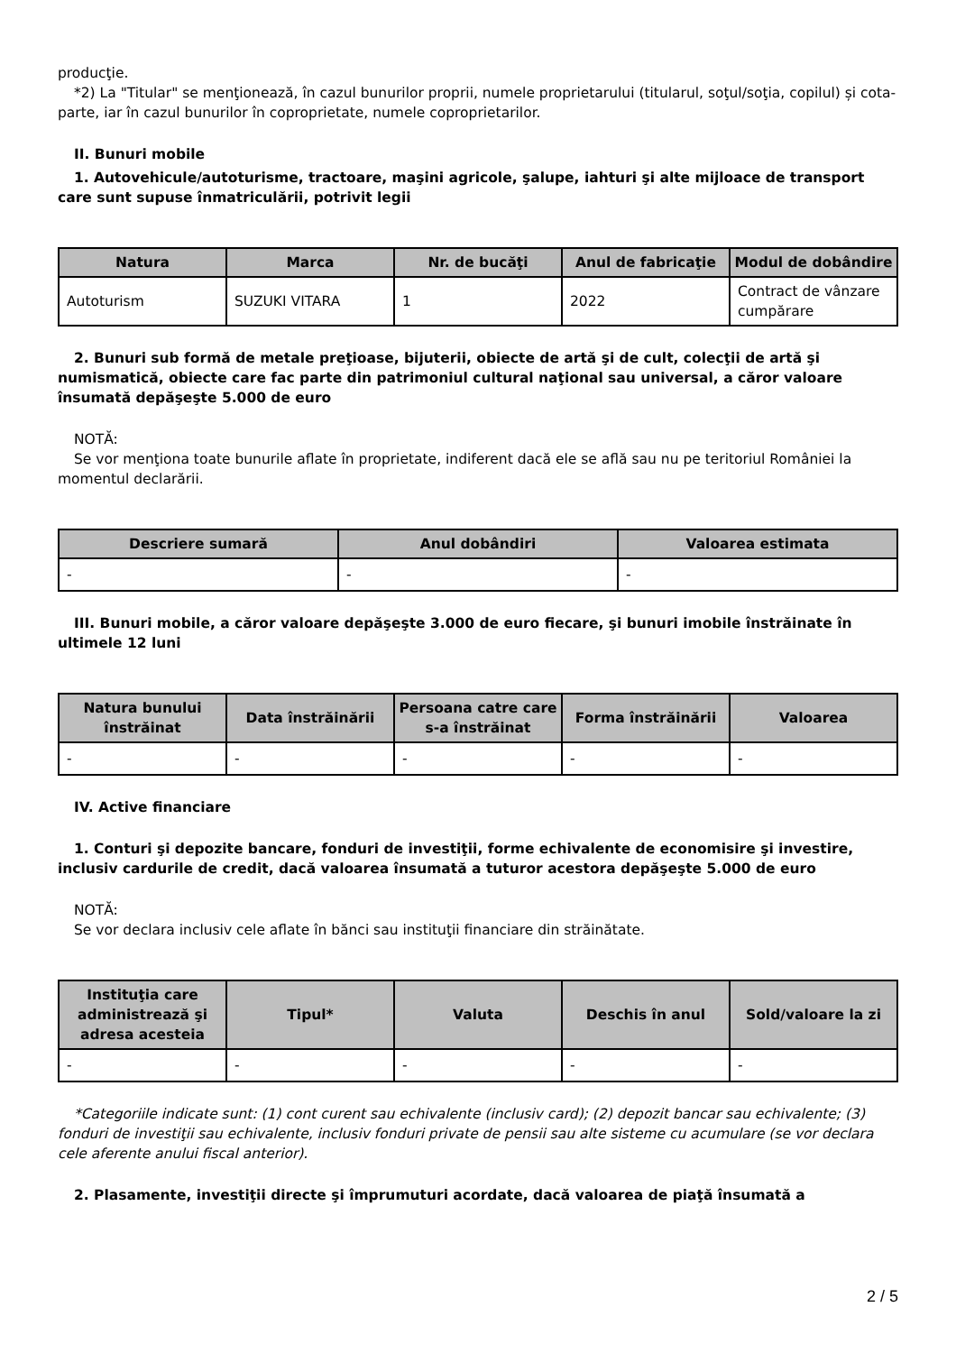producţie.
*2) La "Titular" se menţionează, în cazul bunurilor proprii, numele proprietarului (titularul, soţul/soţia, copilul) și cota-parte, iar în cazul bunurilor în coproprietate, numele coproprietarilor.
II. Bunuri mobile
1. Autovehicule/autoturisme, tractoare, maşini agricole, şalupe, iahturi şi alte mijloace de transport care sunt supuse înmatriculării, potrivit legii
| Natura | Marca | Nr. de bucăţi | Anul de fabricaţie | Modul de dobândire |
| --- | --- | --- | --- | --- |
| Autoturism | SUZUKI VITARA | 1 | 2022 | Contract de vânzare cumpărare |
2. Bunuri sub formă de metale preţioase, bijuterii, obiecte de artă şi de cult, colecţii de artă şi numismatică, obiecte care fac parte din patrimoniul cultural naţional sau universal, a căror valoare însumată depăşeşte 5.000 de euro
NOTĂ:
Se vor menţiona toate bunurile aflate în proprietate, indiferent dacă ele se află sau nu pe teritoriul României la momentul declarării.
| Descriere sumară | Anul dobândiri | Valoarea estimata |
| --- | --- | --- |
| - | - | - |
III. Bunuri mobile, a căror valoare depăşeşte 3.000 de euro fiecare, şi bunuri imobile înstrăinate în ultimele 12 luni
| Natura bunului înstrăinat | Data înstrăinării | Persoana catre care s-a înstrăinat | Forma înstrăinării | Valoarea |
| --- | --- | --- | --- | --- |
| - | - | - | - | - |
IV. Active financiare
1. Conturi şi depozite bancare, fonduri de investiţii, forme echivalente de economisire şi investire, inclusiv cardurile de credit, dacă valoarea însumată a tuturor acestora depăşeşte 5.000 de euro
NOTĂ:
Se vor declara inclusiv cele aflate în bănci sau instituţii financiare din străinătate.
| Instituţia care administrează şi adresa acesteia | Tipul* | Valuta | Deschis în anul | Sold/valoare la zi |
| --- | --- | --- | --- | --- |
| - | - | - | - | - |
*Categoriile indicate sunt: (1) cont curent sau echivalente (inclusiv card); (2) depozit bancar sau echivalente; (3) fonduri de investiţii sau echivalente, inclusiv fonduri private de pensii sau alte sisteme cu acumulare (se vor declara cele aferente anului fiscal anterior).
2. Plasamente, investiţii directe şi împrumuturi acordate, dacă valoarea de piaţă însumată a
2 / 5